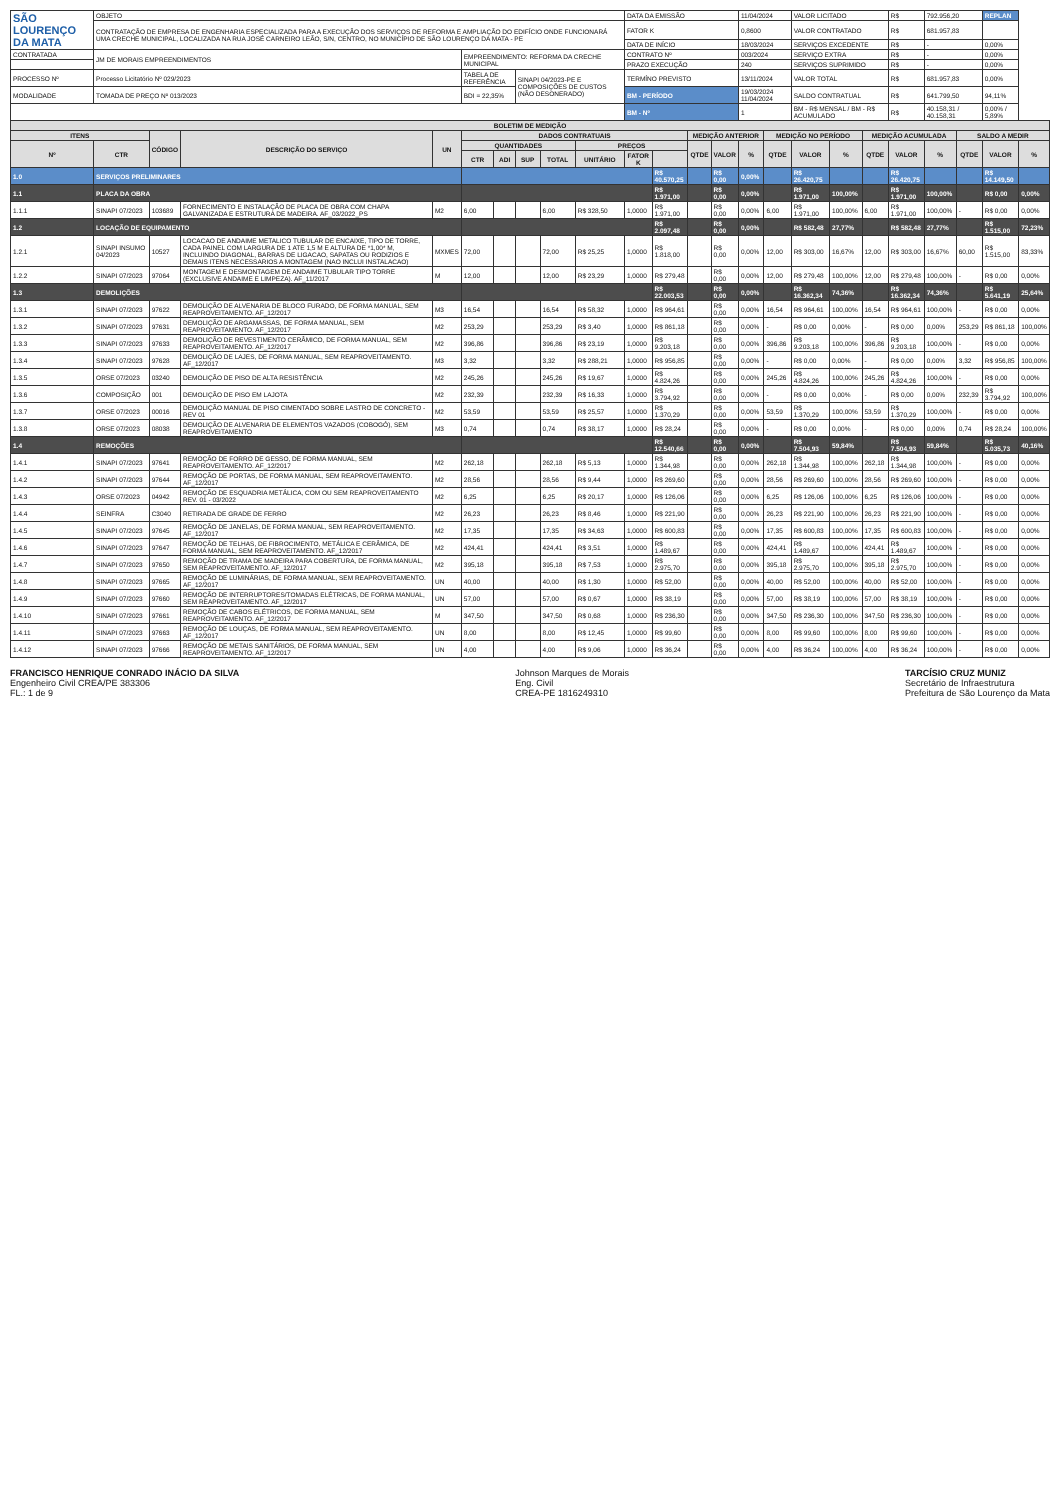| SÃO LOURENÇO DA MATA | OBJETO | | | | | | | | | DATA DA EMISSÃO | | | | 11/04/2024 | | VALOR LICITADO | | | R$ | 792.956,20 | | REPLAN | |
| | CONTRATAÇÃO DE EMPRESA DE ENGENHARIA ESPECIALIZADA PARA A EXECUÇÃO DOS SERVIÇOS DE REFORMA E AMPLIAÇÃO DO EDIFÍCIO ONDE FUNCIONARÁ UMA CRECHE MUNICIPAL, LOCALIZADA NA RUA JOSÉ CARNEIRO LEÃO, S/N, CENTRO, NO MUNICÍPIO DE SÃO LOURENÇO DA MATA - PE | | | | | | | | | FATOR K | | | | 0,8600 | | VALOR CONTRATADO | | | R$ | 681.957,83 | | | |
| | | | | | | | | | | DATA DE INÍCIO | | | | 18/03/2024 | | SERVIÇOS EXCEDENTE | | | R$ | - | | 0,00% | |
| CONTRATADA | JM DE MORAIS EMPREENDIMENTOS | | | | EMPREENDIMENTO: REFORMA DA CRECHE MUNICIPAL | | | | | CONTRATO Nº | | | | 003/2024 | | SERVIÇO EXTRA | | | R$ | - | | 0,00% | |
| | | | | | | | | | | PRAZO EXECUÇÃO | | | | 240 | | SERVIÇOS SUPRIMIDO | | | R$ | - | | 0,00% | |
| PROCESSO Nº | Processo Licitatório Nº 029/2023 | | | | TABELA DE REFERÊNCIA | | SINAPI 04/2023-PE E COMPOSIÇÕES DE CUSTOS (NÃO DESONERADO) | | | TERMÍNO PREVISTO | | | | 13/11/2024 | | VALOR TOTAL | | | R$ | 681.957,83 | | 0,00% | |
| MODALIDADE | TOMADA DE PREÇO Nº 013/2023 | | | | BDI = 22,35% | | | | | BM - PERÍODO | | | | 19/03/2024 11/04/2024 | | SALDO CONTRATUAL | | | R$ | 641.799,50 | | 94,11% | |
| | | | | | | | | | | BM - Nº | | | | 1 | | BM - R$ MENSAL / BM - R$ ACUMULADO | | | R$ | 40.158,31 / 40.158,31 | | 0,00% / 5,89% | |
| BOLETIM DE MEDIÇÃO | | | | | | | | | | | | | | | | | | | | | | | |
| ITENS | | CÓDIGO | DESCRIÇÃO DO SERVIÇO | UN | DADOS CONTRATUAIS | | | | | | | MEDIÇÃO ANTERIOR | | | MEDIÇÃO NO PERÍODO | | | MEDIÇÃO ACUMULADA | | | SALDO A MEDIR | | |
| Nº | CTR | | | | QUANTIDADES | | | | PREÇOS | | | QTDE | VALOR | % | QTDE | VALOR | % | QTDE | VALOR | % | QTDE | VALOR | % |
| | | | | | CTR | ADI | SUP | TOTAL | UNITÁRIO | FATOR K | | | | | | | | | | | | | |
| 1.0 | SERVIÇOS PRELIMINARES | | | | | | | | | | R$ 40.570,25 | | R$ 0,00 | 0,00% | | R$ 26.420,75 | | | R$ 26.420,75 | | | R$ 14.149,50 | |
| 1.1 | PLACA DA OBRA | | | | | | | | | | R$ 1.971,00 | | R$ 0,00 | 0,00% | | R$ 1.971,00 | 100,00% | | R$ 1.971,00 | 100,00% | | R$ 0,00 | 0,00% |
| 1.1.1 | SINAPI 07/2023 | 103689 | FORNECIMENTO E INSTALAÇÃO DE PLACA DE OBRA COM CHAPA GALVANIZADA E ESTRUTURA DE MADEIRA. AF_03/2022_PS | M2 | 6,00 | | | 6,00 | R$ 328,50 | 1,0000 | R$ 1.971,00 | | R$ 0,00 | 0,00% | 6,00 | R$ 1.971,00 | 100,00% | 6,00 | R$ 1.971,00 | 100,00% | - | R$ 0,00 | 0,00% |
| 1.2 | LOCAÇÃO DE EQUIPAMENTO | | | | | | | | | | R$ 2.097,48 | | R$ 0,00 | 0,00% | | R$ 582,48 | 27,77% | | R$ 582,48 | 27,77% | | R$ 1.515,00 | 72,23% |
| 1.2.1 | SINAPI INSUMO 04/2023 | 10527 | LOCACAO DE ANDAIME METALICO TUBULAR DE ENCAIXE, TIPO DE TORRE, CADA PAINEL COM LARGURA DE 1 ATE 1,5 M E ALTURA DE *1,00* M, INCLUINDO DIAGONAL, BARRAS DE LIGACAO, SAPATAS OU RODIZIOS E DEMAIS ITENS NECESSARIOS A MONTAGEM (NAO INCLUI INSTALACAO) | MXMES | 72,00 | | | 72,00 | R$ 25,25 | 1,0000 | R$ 1.818,00 | | R$ 0,00 | 0,00% | 12,00 | R$ 303,00 | 16,67% | 12,00 | R$ 303,00 | 16,67% | 60,00 | R$ 1.515,00 | 83,33% |
| 1.2.2 | SINAPI 07/2023 | 97064 | MONTAGEM E DESMONTAGEM DE ANDAIME TUBULAR TIPO TORRE (EXCLUSIVE ANDAIME E LIMPEZA). AF_11/2017 | M | 12,00 | | | 12,00 | R$ 23,29 | 1,0000 | R$ 279,48 | | R$ 0,00 | 0,00% | 12,00 | R$ 279,48 | 100,00% | 12,00 | R$ 279,48 | 100,00% | - | R$ 0,00 | 0,00% |
| 1.3 | DEMOLIÇÕES | | | | | | | | | | R$ 22.003,53 | | R$ 0,00 | 0,00% | | R$ 16.362,34 | 74,36% | | R$ 16.362,34 | 74,36% | | R$ 5.641,19 | 25,64% |
| 1.3.1 | SINAPI 07/2023 | 97622 | DEMOLIÇÃO DE ALVENARIA DE BLOCO FURADO, DE FORMA MANUAL, SEM REAPROVEITAMENTO. AF_12/2017 | M3 | 16,54 | | | 16,54 | R$ 58,32 | 1,0000 | R$ 964,61 | | R$ 0,00 | 0,00% | 16,54 | R$ 964,61 | 100,00% | 16,54 | R$ 964,61 | 100,00% | - | R$ 0,00 | 0,00% |
| 1.3.2 | SINAPI 07/2023 | 97631 | DEMOLIÇÃO DE ARGAMASSAS, DE FORMA MANUAL, SEM REAPROVEITAMENTO. AF_12/2017 | M2 | 253,29 | | | 253,29 | R$ 3,40 | 1,0000 | R$ 861,18 | | R$ 0,00 | 0,00% | - | R$ 0,00 | 0,00% | - | R$ 0,00 | 0,00% | 253,29 | R$ 861,18 | 100,00% |
| 1.3.3 | SINAPI 07/2023 | 97633 | DEMOLIÇÃO DE REVESTIMENTO CERÂMICO, DE FORMA MANUAL, SEM REAPROVEITAMENTO. AF_12/2017 | M2 | 396,86 | | | 396,86 | R$ 23,19 | 1,0000 | R$ 9.203,18 | | R$ 0,00 | 0,00% | 396,86 | R$ 9.203,18 | 100,00% | 396,86 | R$ 9.203,18 | 100,00% | - | R$ 0,00 | 0,00% |
| 1.3.4 | SINAPI 07/2023 | 97628 | DEMOLIÇÃO DE LAJES, DE FORMA MANUAL, SEM REAPROVEITAMENTO. AF_12/2017 | M3 | 3,32 | | | 3,32 | R$ 288,21 | 1,0000 | R$ 956,85 | | R$ 0,00 | 0,00% | - | R$ 0,00 | 0,00% | - | R$ 0,00 | 0,00% | 3,32 | R$ 956,85 | 100,00% |
| 1.3.5 | ORSE 07/2023 | 03240 | DEMOLIÇÃO DE PISO DE ALTA RESISTÊNCIA | M2 | 245,26 | | | 245,26 | R$ 19,67 | 1,0000 | R$ 4.824,26 | | R$ 0,00 | 0,00% | 245,26 | R$ 4.824,26 | 100,00% | 245,26 | R$ 4.824,26 | 100,00% | - | R$ 0,00 | 0,00% |
| 1.3.6 | COMPOSIÇÃO | 001 | DEMOLIÇÃO DE PISO EM LAJOTA | M2 | 232,39 | | | 232,39 | R$ 16,33 | 1,0000 | R$ 3.794,92 | | R$ 0,00 | 0,00% | - | R$ 0,00 | 0,00% | - | R$ 0,00 | 0,00% | 232,39 | R$ 3.794,92 | 100,00% |
| 1.3.7 | ORSE 07/2023 | 00016 | DEMOLIÇÃO MANUAL DE PISO CIMENTADO SOBRE LASTRO DE CONCRETO - REV 01 | M2 | 53,59 | | | 53,59 | R$ 25,57 | 1,0000 | R$ 1.370,29 | | R$ 0,00 | 0,00% | 53,59 | R$ 1.370,29 | 100,00% | 53,59 | R$ 1.370,29 | 100,00% | - | R$ 0,00 | 0,00% |
| 1.3.8 | ORSE 07/2023 | 08038 | DEMOLIÇÃO DE ALVENARIA DE ELEMENTOS VAZADOS (COBOGÓ), SEM REAPROVEITAMENTO | M3 | 0,74 | | | 0,74 | R$ 38,17 | 1,0000 | R$ 28,24 | | R$ 0,00 | 0,00% | - | R$ 0,00 | 0,00% | - | R$ 0,00 | 0,00% | 0,74 | R$ 28,24 | 100,00% |
| 1.4 | REMOÇÕES | | | | | | | | | | R$ 12.540,66 | | R$ 0,00 | 0,00% | | R$ 7.504,93 | 59,84% | | R$ 7.504,93 | 59,84% | | R$ 5.035,73 | 40,16% |
| 1.4.1 | SINAPI 07/2023 | 97641 | REMOÇÃO DE FORRO DE GESSO, DE FORMA MANUAL, SEM REAPROVEITAMENTO. AF_12/2017 | M2 | 262,18 | | | 262,18 | R$ 5,13 | 1,0000 | R$ 1.344,98 | | R$ 0,00 | 0,00% | 262,18 | R$ 1.344,98 | 100,00% | 262,18 | R$ 1.344,98 | 100,00% | - | R$ 0,00 | 0,00% |
| 1.4.2 | SINAPI 07/2023 | 97644 | REMOÇÃO DE PORTAS, DE FORMA MANUAL, SEM REAPROVEITAMENTO. AF_12/2017 | M2 | 28,56 | | | 28,56 | R$ 9,44 | 1,0000 | R$ 269,60 | | R$ 0,00 | 0,00% | 28,56 | R$ 269,60 | 100,00% | 28,56 | R$ 269,60 | 100,00% | - | R$ 0,00 | 0,00% |
| 1.4.3 | ORSE 07/2023 | 04942 | REMOÇÃO DE ESQUADRIA METÁLICA, COM OU SEM REAPROVEITAMENTO REV. 01 - 03/2022 | M2 | 6,25 | | | 6,25 | R$ 20,17 | 1,0000 | R$ 126,06 | | R$ 0,00 | 0,00% | 6,25 | R$ 126,06 | 100,00% | 6,25 | R$ 126,06 | 100,00% | - | R$ 0,00 | 0,00% |
| 1.4.4 | SEINFRA | C3040 | RETIRADA DE GRADE DE FERRO | M2 | 26,23 | | | 26,23 | R$ 8,46 | 1,0000 | R$ 221,90 | | R$ 0,00 | 0,00% | 26,23 | R$ 221,90 | 100,00% | 26,23 | R$ 221,90 | 100,00% | - | R$ 0,00 | 0,00% |
| 1.4.5 | SINAPI 07/2023 | 97645 | REMOÇÃO DE JANELAS, DE FORMA MANUAL, SEM REAPROVEITAMENTO. AF_12/2017 | M2 | 17,35 | | | 17,35 | R$ 34,63 | 1,0000 | R$ 600,83 | | R$ 0,00 | 0,00% | 17,35 | R$ 600,83 | 100,00% | 17,35 | R$ 600,83 | 100,00% | - | R$ 0,00 | 0,00% |
| 1.4.6 | SINAPI 07/2023 | 97647 | REMOÇÃO DE TELHAS, DE FIBROCIMENTO, METÁLICA E CERÂMICA, DE FORMA MANUAL, SEM REAPROVEITAMENTO. AF_12/2017 | M2 | 424,41 | | | 424,41 | R$ 3,51 | 1,0000 | R$ 1.489,67 | | R$ 0,00 | 0,00% | 424,41 | R$ 1.489,67 | 100,00% | 424,41 | R$ 1.489,67 | 100,00% | - | R$ 0,00 | 0,00% |
| 1.4.7 | SINAPI 07/2023 | 97650 | REMOÇÃO DE TRAMA DE MADEIRA PARA COBERTURA, DE FORMA MANUAL, SEM REAPROVEITAMENTO. AF_12/2017 | M2 | 395,18 | | | 395,18 | R$ 7,53 | 1,0000 | R$ 2.975,70 | | R$ 0,00 | 0,00% | 395,18 | R$ 2.975,70 | 100,00% | 395,18 | R$ 2.975,70 | 100,00% | - | R$ 0,00 | 0,00% |
| 1.4.8 | SINAPI 07/2023 | 97665 | REMOÇÃO DE LUMINÁRIAS, DE FORMA MANUAL, SEM REAPROVEITAMENTO. AF_12/2017 | UN | 40,00 | | | 40,00 | R$ 1,30 | 1,0000 | R$ 52,00 | | R$ 0,00 | 0,00% | 40,00 | R$ 52,00 | 100,00% | 40,00 | R$ 52,00 | 100,00% | - | R$ 0,00 | 0,00% |
| 1.4.9 | SINAPI 07/2023 | 97660 | REMOÇÃO DE INTERRUPTORES/TOMADAS ELÉTRICAS, DE FORMA MANUAL, SEM REAPROVEITAMENTO. AF_12/2017 | UN | 57,00 | | | 57,00 | R$ 0,67 | 1,0000 | R$ 38,19 | | R$ 0,00 | 0,00% | 57,00 | R$ 38,19 | 100,00% | 57,00 | R$ 38,19 | 100,00% | - | R$ 0,00 | 0,00% |
| 1.4.10 | SINAPI 07/2023 | 97661 | REMOÇÃO DE CABOS ELÉTRICOS, DE FORMA MANUAL, SEM REAPROVEITAMENTO. AF_12/2017 | M | 347,50 | | | 347,50 | R$ 0,68 | 1,0000 | R$ 236,30 | | R$ 0,00 | 0,00% | 347,50 | R$ 236,30 | 100,00% | 347,50 | R$ 236,30 | 100,00% | - | R$ 0,00 | 0,00% |
| 1.4.11 | SINAPI 07/2023 | 97663 | REMOÇÃO DE LOUÇAS, DE FORMA MANUAL, SEM REAPROVEITAMENTO. AF_12/2017 | UN | 8,00 | | | 8,00 | R$ 12,45 | 1,0000 | R$ 99,60 | | R$ 0,00 | 0,00% | 8,00 | R$ 99,60 | 100,00% | 8,00 | R$ 99,60 | 100,00% | - | R$ 0,00 | 0,00% |
| 1.4.12 | SINAPI 07/2023 | 97666 | REMOÇÃO DE METAIS SANITÁRIOS, DE FORMA MANUAL, SEM REAPROVEITAMENTO. AF_12/2017 | UN | 4,00 | | | 4,00 | R$ 9,06 | 1,0000 | R$ 36,24 | | R$ 0,00 | 0,00% | 4,00 | R$ 36,24 | 100,00% | 4,00 | R$ 36,24 | 100,00% | - | R$ 0,00 | 0,00% |
FRANCISCO HENRIQUE CONRADO INÁCIO DA SILVA
Engenheiro Civil CREA/PE 383306
FL.: 1 de 9
Johnson Marques de Morais
Eng. Civil
CREA-PE 1816249310
TARCÍSIO CRUZ MUNIZ
Secretário de Infraestrutura
Prefeitura de São Lourenço da Mata